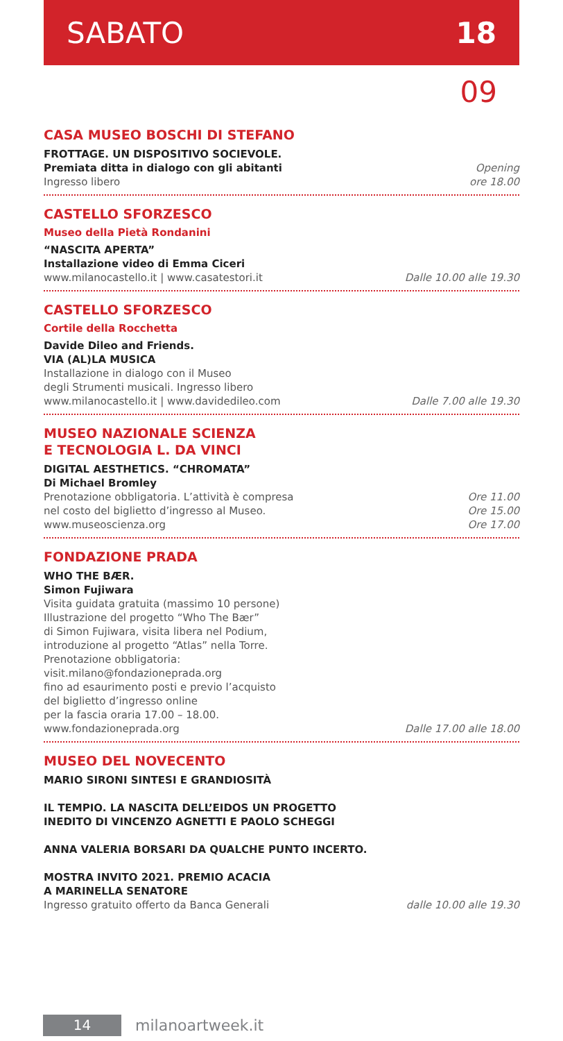SABATO 18
09
CASA MUSEO BOSCHI DI STEFANO
FROTTAGE. UN DISPOSITIVO SOCIEVOLE.
Premiata ditta in dialogo con gli abitanti
Ingresso libero
Opening
ore 18.00
CASTELLO SFORZESCO
Museo della Pietà Rondanini
“NASCITA APERTA”
Installazione video di Emma Ciceri
www.milanocastello.it | www.casatestori.it
Dalle 10.00 alle 19.30
CASTELLO SFORZESCO
Cortile della Rocchetta
Davide Dileo and Friends.
VIA (AL)LA MUSICA
Installazione in dialogo con il Museo
degli Strumenti musicali. Ingresso libero
www.milanocastello.it | www.davidedileo.com
Dalle 7.00 alle 19.30
MUSEO NAZIONALE SCIENZA
E TECNOLOGIA L. DA VINCI
DIGITAL AESTHETICS. “CHROMATA”
Di Michael Bromley
Prenotazione obbligatoria. L’attività è compresa
nel costo del biglietto d’ingresso al Museo.
www.museoscienza.org
Ore 11.00
Ore 15.00
Ore 17.00
FONDAZIONE PRADA
WHO THE BÆR.
Simon Fujiwara
Visita guidata gratuita (massimo 10 persone)
Illustrazione del progetto “Who The Bær”
di Simon Fujiwara, visita libera nel Podium,
introduzione al progetto “Atlas” nella Torre.
Prenotazione obbligatoria:
visit.milano@fondazioneprada.org
fino ad esaurimento posti e previo l’acquisto
del biglietto d’ingresso online
per la fascia oraria 17.00 – 18.00.
www.fondazioneprada.org
Dalle 17.00 alle 18.00
MUSEO DEL NOVECENTO
MARIO SIRONI SINTESI E GRANDIOSITÀ
IL TEMPIO. LA NASCITA DELL’EIDOS UN PROGETTO
INEDITO DI VINCENZO AGNETTI E PAOLO SCHEGGI
ANNA VALERIA BORSARI DA QUALCHE PUNTO INCERTO.
MOSTRA INVITO 2021. PREMIO ACACIA
A MARINELLA SENATORE
Ingresso gratuito offerto da Banca Generali
dalle 10.00 alle 19.30
14
milanoartweek.it